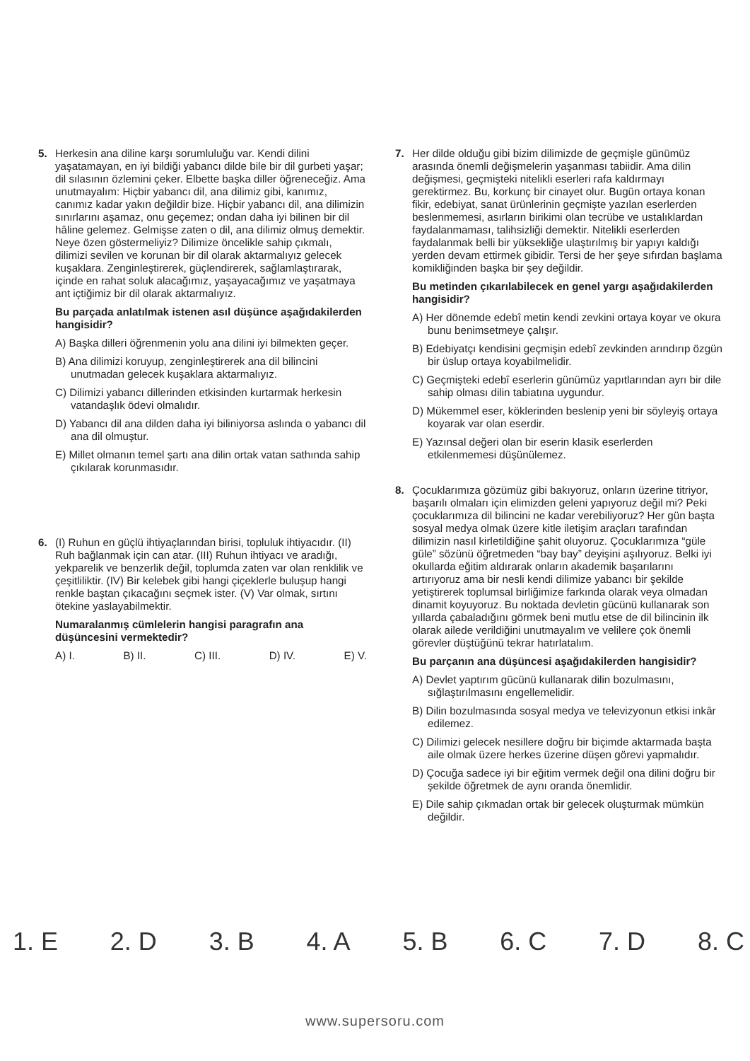5. Herkesin ana diline karşı sorumluluğu var. Kendi dilini yaşatamayan, en iyi bildiği yabancı dilde bile bir dil gurbeti yaşar; dil sılasının özlemini çeker. Elbette başka diller öğreneceğiz. Ama unutmayalım: Hiçbir yabancı dil, ana dilimiz gibi, kanımız, canımız kadar yakın değildir bize. Hiçbir yabancı dil, ana dilimizin sınırlarını aşamaz, onu geçemez; ondan daha iyi bilinen bir dil hâline gelemez. Gelmişse zaten o dil, ana dilimiz olmuş demektir. Neye özen göstermeliyiz? Dilimize öncelikle sahip çıkmalı, dilimizi sevilen ve korunan bir dil olarak aktarmalıyız gelecek kuşaklara. Zenginleştirerek, güçlendirerek, sağlamlaştırarak, içinde en rahat soluk alacağımız, yaşayacağımız ve yaşatmaya ant içtiğimiz bir dil olarak aktarmalıyız.
Bu parçada anlatılmak istenen asıl düşünce aşağıdakilerden hangisidir?
A) Başka dilleri öğrenmenin yolu ana dilini iyi bilmekten geçer.
B) Ana dilimizi koruyup, zenginleştirerek ana dil bilincini unutmadan gelecek kuşaklara aktarmalıyız.
C) Dilimizi yabancı dillerinden etkisinden kurtarmak herkesin vatandaşlık ödevi olmalıdır.
D) Yabancı dil ana dilden daha iyi biliniyorsa aslında o yabancı dil ana dil olmuştur.
E) Millet olmanın temel şartı ana dilin ortak vatan sathında sahip çıkılarak korunmasıdır.
6. (I) Ruhun en güçlü ihtiyaçlarından birisi, topluluk ihtiyacıdır. (II) Ruh bağlanmak için can atar. (III) Ruhun ihtiyacı ve aradığı, yekparelik ve benzerlik değil, toplumda zaten var olan renklilik ve çeşitliliktir. (IV) Bir kelebek gibi hangi çiçeklerle buluşup hangi renkle baştan çıkacağını seçmek ister. (V) Var olmak, sırtını ötekine yaslayabilmektir.
Numaralanmış cümlelerin hangisi paragrafın ana düşüncesini vermektedir?
A) I. B) II. C) III. D) IV. E) V.
7. Her dilde olduğu gibi bizim dilimizde de geçmişle günümüz arasında önemli değişmelerin yaşanması tabiidir. Ama dilin değişmesi, geçmişteki nitelikli eserleri rafa kaldırmayı gerektirmez. Bu, korkunç bir cinayet olur. Bugün ortaya konan fikir, edebiyat, sanat ürünlerinin geçmişte yazılan eserlerden beslenmemesi, asırların birikimi olan tecrübe ve ustalıklardan faydalanmaması, talihsizliği demektir. Nitelikli eserlerden faydalanmak belli bir yüksekliğe ulaştırılmış bir yapıyı kaldığı yerden devam ettirmek gibidir. Tersi de her şeye sıfırdan başlama komikliğinden başka bir şey değildir.
Bu metinden çıkarılabilecek en genel yargı aşağıdakilerden hangisidir?
A) Her dönemde edebî metin kendi zevkini ortaya koyar ve okura bunu benimsetmeye çalışır.
B) Edebiyatçı kendisini geçmişin edebî zevkinden arındırıp özgün bir üslup ortaya koyabilmelidir.
C) Geçmişteki edebî eserlerin günümüz yapıtlarından ayrı bir dile sahip olması dilin tabiatına uygundur.
D) Mükemmel eser, köklerinden beslenip yeni bir söyleyiş ortaya koyarak var olan eserdir.
E) Yazınsal değeri olan bir eserin klasik eserlerden etkilenmemesi düşünülemez.
8. Çocuklarımıza gözümüz gibi bakıyoruz, onların üzerine titriyor, başarılı olmaları için elimizden geleni yapıyoruz değil mi? Peki çocuklarımıza dil bilincini ne kadar verebiliyoruz? Her gün başta sosyal medya olmak üzere kitle iletişim araçları tarafından dilimizin nasıl kirletildiğine şahit oluyoruz. Çocuklarımıza “güle güle” sözünü öğretmeden “bay bay” deyişini aşılıyoruz. Belki iyi okullarda eğitim aldırarak onların akademik başarılarını artırıyoruz ama bir nesli kendi dilimize yabancı bir şekilde yetiştirerek toplumsal birliğimize farkında olarak veya olmadan dinamit koyuyoruz. Bu noktada devletin gücünü kullanarak son yıllarda çabaladığını görmek beni mutlu etse de dil bilincinin ilk olarak ailede verildiğini unutmayalım ve velilere çok önemli görevler düştüğünü tekrar hatırlatalım.
Bu parçanın ana düşüncesi aşağıdakilerden hangisidir?
A) Devlet yaptırım gücünü kullanarak dilin bozulmasını, sığlaştırılmasını engellemelidir.
B) Dilin bozulmasında sosyal medya ve televizyonun etkisi inkâr edilemez.
C) Dilimizi gelecek nesillere doğru bir biçimde aktarmada başta aile olmak üzere herkes üzerine düşen görevi yapmalıdır.
D) Çocuğa sadece iyi bir eğitim vermek değil ona dilini doğru bir şekilde öğretmek de aynı oranda önemlidir.
E) Dile sahip çıkmadan ortak bir gelecek oluşturmak mümkün değildir.
1. E 2. D 3. B 4. A 5. B 6. C 7. D 8. C
www.supersoru.com